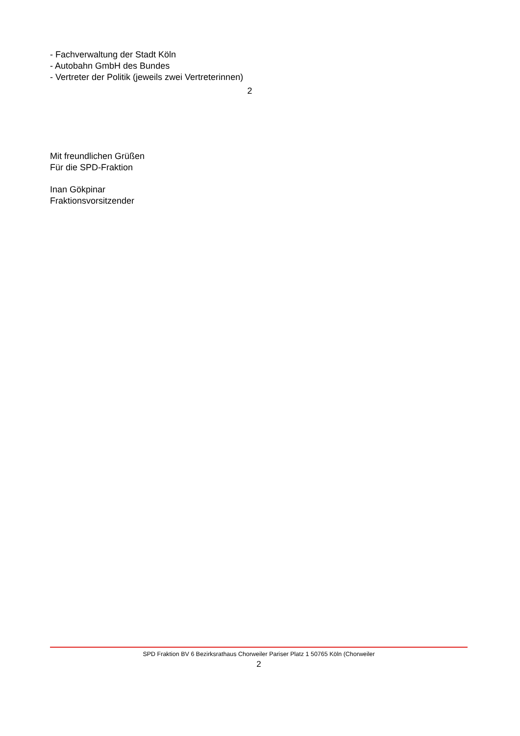- Fachverwaltung der Stadt Köln
- Autobahn GmbH des Bundes
- Vertreter der Politik (jeweils zwei Vertreterinnen)
2
Mit freundlichen Grüßen
Für die SPD-Fraktion
Inan Gökpinar
Fraktionsvorsitzender
SPD Fraktion BV 6 Bezirksrathaus Chorweiler Pariser Platz 1 50765 Köln (Chorweiler
2